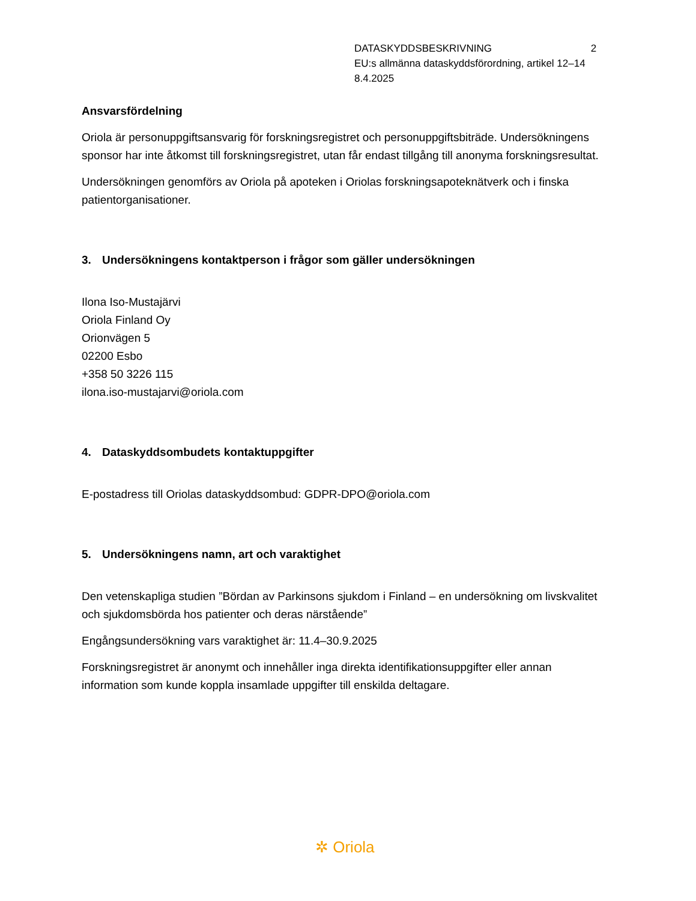DATASKYDDSBESKRIVNING 2
EU:s allmänna dataskyddsförordning, artikel 12–14
8.4.2025
Ansvarsfördelning
Oriola är personuppgiftsansvarig för forskningsregistret och personuppgiftsbiträde. Undersökningens sponsor har inte åtkomst till forskningsregistret, utan får endast tillgång till anonyma forskningsresultat.
Undersökningen genomförs av Oriola på apoteken i Oriolas forskningsapoteknätverk och i finska patientorganisationer.
3. Undersökningens kontaktperson i frågor som gäller undersökningen
Ilona Iso-Mustajärvi
Oriola Finland Oy
Orionvägen 5
02200 Esbo
+358 50 3226 115
ilona.iso-mustajarvi@oriola.com
4. Dataskyddsombudets kontaktuppgifter
E-postadress till Oriolas dataskyddsombud: GDPR-DPO@oriola.com
5. Undersökningens namn, art och varaktighet
Den vetenskapliga studien ”Bördan av Parkinsons sjukdom i Finland – en undersökning om livskvalitet och sjukdomsbörda hos patienter och deras närstående”
Engångsundersökning vars varaktighet är: 11.4–30.9.2025
Forskningsregistret är anonymt och innehåller inga direkta identifikationsuppgifter eller annan information som kunde koppla insamlade uppgifter till enskilda deltagare.
✲ Oriola